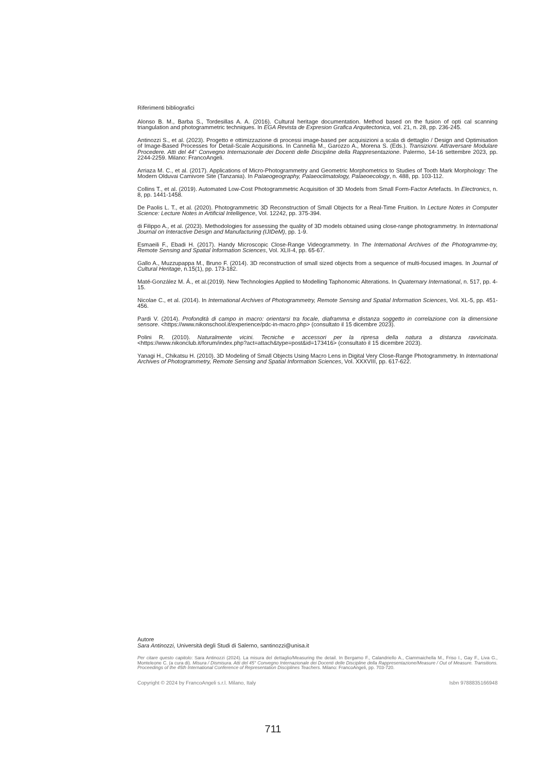Riferimenti bibliografici
Alonso B. M., Barba S., Tordesillas A. A. (2016). Cultural heritage documentation. Method based on the fusion of opti cal scanning triangulation and photogrammetric techniques. In EGA Revista de Expresion Grafica Arquitectonica, vol. 21, n. 28, pp. 236-245.
Antinozzi S., et al. (2023). Progetto e ottimizzazione di processi image-based per acquisizioni a scala di dettaglio / Design and Optimisation of Image-Based Processes for Detail-Scale Acquisitions. In Cannella M., Garozzo A., Morena S. (Eds.). Transizioni. Attraversare Modulare Procedere. Atti del 44° Convegno Internazionale dei Docenti delle Discipline della Rappresentazione. Palermo, 14-16 settembre 2023, pp. 2244-2259. Milano: FrancoAngeli.
Arriaza M. C., et al. (2017). Applications of Micro-Photogrammetry and Geometric Morphometrics to Studies of Tooth Mark Morphology: The Modern Olduvai Carnivore Site (Tanzania). In Palaeogeography, Palaeoclimatology, Palaeoecology, n. 488, pp. 103-112.
Collins T., et al. (2019). Automated Low-Cost Photogrammetric Acquisition of 3D Models from Small Form-Factor Artefacts. In Electronics, n. 8, pp. 1441-1458.
De Paolis L. T., et al. (2020). Photogrammetric 3D Reconstruction of Small Objects for a Real-Time Fruition. In Lecture Notes in Computer Science: Lecture Notes in Artificial Intelligence, Vol. 12242, pp. 375-394.
di Filippo A., et al. (2023). Methodologies for assessing the quality of 3D models obtained using close-range photogrammetry. In International Journal on Interactive Design and Manufacturing (IJIDeM), pp. 1-9.
Esmaeili F., Ebadi H. (2017). Handy Microscopic Close-Range Videogrammetry. In The International Archives of the Photogramme-try, Remote Sensing and Spatial Information Sciences, Vol. XLII-4, pp. 65-67.
Gallo A., Muzzupappa M., Bruno F. (2014). 3D reconstruction of small sized objects from a sequence of multi-focused images. In Journal of Cultural Heritage, n.15(1), pp. 173-182.
Maté-González M. Á., et al.(2019). New Technologies Applied to Modelling Taphonomic Alterations. In Quaternary International, n. 517, pp. 4-15.
Nicolae C., et al. (2014). In International Archives of Photogrammetry, Remote Sensing and Spatial Information Sciences, Vol. XL-5, pp. 451-456.
Pardi V. (2014). Profondità di campo in macro: orientarsi tra focale, diaframma e distanza soggetto in correlazione con la dimensione sensore. <https://www.nikonschool.it/experience/pdc-in-macro.php> (consultato il 15 dicembre 2023).
Polini R. (2010). Naturalmente vicini. Tecniche e accessori per la ripresa della natura a distanza ravvicinata. <https://www.nikonclub.it/forum/index.php?act=attach&type=post&id=173416> (consultato il 15 dicembre 2023).
Yanagi H., Chikatsu H. (2010). 3D Modeling of Small Objects Using Macro Lens in Digital Very Close-Range Photogrammetry. In International Archives of Photogrammetry, Remote Sensing and Spatial Information Sciences, Vol. XXXVIII, pp. 617-622.
Autore
Sara Antinozzi, Università degli Studi di Salerno, santinozzi@unisa.it
Per citare questo capitolo: Sara Antinozzi (2024). La misura del dettaglio/Measuring the detail. In Bergamo F., Calandriello A., Ciammaichella M., Friso I., Gay F., Liva G., Monteleone C. (a cura di). Misura / Dismisura. Atti del 45° Convegno Internazionale dei Docenti delle Discipline della Rappresentazione/Measure / Out of Measure. Transitions. Proceedings of the 45th International Conference of Representation Disciplines Teachers. Milano: FrancoAngeli, pp. 703-720.
Copyright © 2024 by FrancoAngeli s.r.l. Milano, Italy Isbn 9788835166948
711